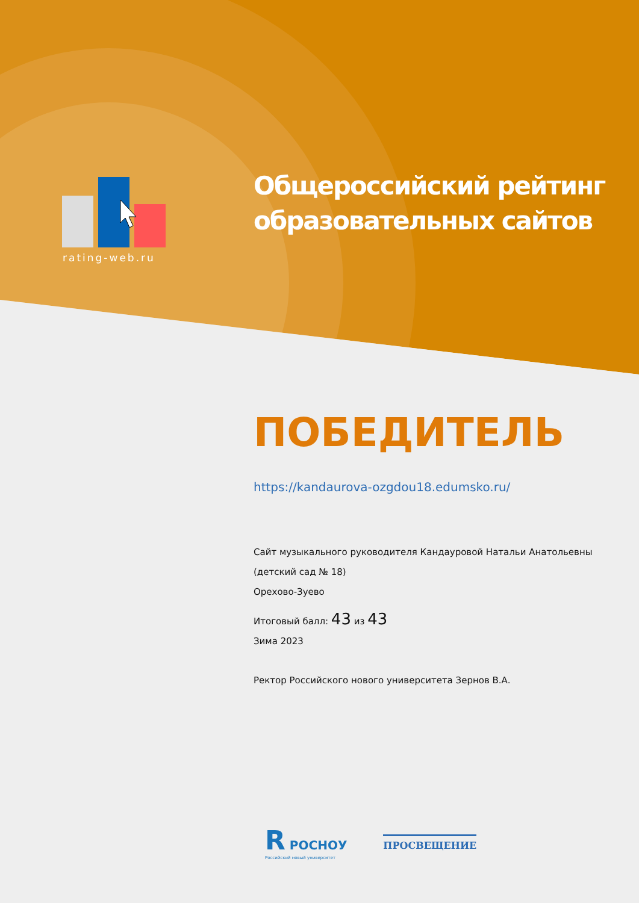rating-web.ru
Общероссийский рейтинг
образовательных сайтов
ПОБЕДИТЕЛЬ
https://kandaurova-ozgdou18.edumsko.ru/
Сайт музыкального руководителя Кандауровой Натальи Анатольевны (детский сад № 18)
Орехово-Зуево
Итоговый балл: 43 из 43
Зима 2023
Ректор Российского нового университета Зернов В.А.
R РОСНОУ
Российский новый университет
ПРОСВЕЩЕНИЕ